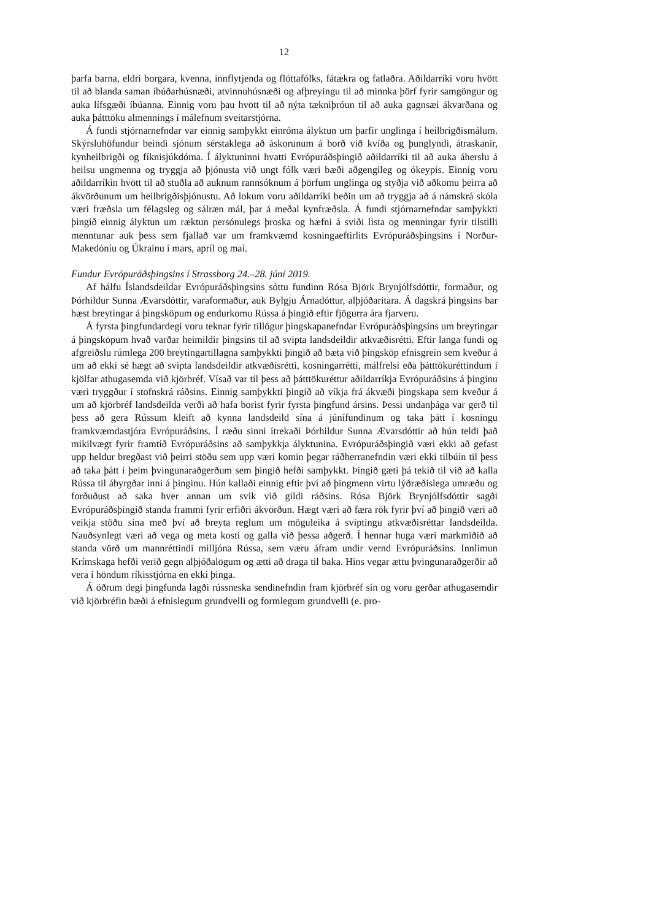12
þarfa barna, eldri borgara, kvenna, innflytjenda og flóttafólks, fátækra og fatlaðra. Aðildarríki voru hvött til að blanda saman íbúðarhúsnæði, atvinnuhúsnæði og afþreyingu til að minnka þörf fyrir samgöngur og auka lífsgæði íbúanna. Einnig voru þau hvött til að nýta tækniþróun til að auka gagnsæi ákvarðana og auka þátttöku almennings í málefnum sveitarstjórna.
Á fundi stjórnarnefndar var einnig samþykkt einróma ályktun um þarfir unglinga í heilbrigðismálum. Skýrsluhöfundur beindi sjónum sérstaklega að áskorunum á borð við kvíða og þunglyndi, átraskanir, kynheilbrigði og fíknisjúkdóma. Í ályktuninni hvatti Evrópuráðsþingið aðildarríki til að auka áherslu á heilsu ungmenna og tryggja að þjónusta við ungt fólk væri bæði aðgengileg og ókeypis. Einnig voru aðildarríkin hvött til að stuðla að auknum rannsóknum á þörfum unglinga og styðja við aðkomu þeirra að ákvörðunum um heilbrigðisþjónustu. Að lokum voru aðildarríki beðin um að tryggja að á námskrá skóla væri fræðsla um félagsleg og sálræn mál, þar á meðal kynfræðsla. Á fundi stjórnarnefndar samþykkti þingið einnig ályktun um ræktun persónulegs þroska og hæfni á sviði lista og menningar fyrir tilstilli menntunar auk þess sem fjallað var um framkvæmd kosningaeftirlits Evrópuráðsþingsins í Norður-Makedóníu og Úkraínu í mars, apríl og maí.
Fundur Evrópuráðsþingsins í Strassborg 24.–28. júní 2019.
Af hálfu Íslandsdeildar Evrópuráðsþingsins sóttu fundinn Rósa Björk Brynjólfsdóttir, formaður, og Þórhildur Sunna Ævarsdóttir, varaformaður, auk Bylgju Árnadóttur, alþjóðaritara. Á dagskrá þingsins bar hæst breytingar á þingsköpum og endurkomu Rússa á þingið eftir fjögurra ára fjarveru.
Á fyrsta þingfundardegi voru teknar fyrir tillögur þingskapanefndar Evrópuráðsþingsins um breytingar á þingsköpum hvað varðar heimildir þingsins til að svipta landsdeildir atkvæðisrétti. Eftir langa fundi og afgreiðslu rúmlega 200 breytingartillagna samþykkti þingið að bæta við þingsköp efnisgrein sem kveður á um að ekki sé hægt að svipta landsdeildir atkvæðisrétti, kosningarrétti, málfrelsi eða þátttökuréttindum í kjölfar athugasemda við kjörbréf. Vísað var til þess að þátttökuréttur aðildarríkja Evrópuráðsins á þinginu væri tryggður í stofnskrá ráðsins. Einnig samþykkti þingið að víkja frá ákvæði þingskapa sem kveður á um að kjörbréf landsdeilda verði að hafa borist fyrir fyrsta þingfund ársins. Þessi undanþága var gerð til þess að gera Rússum kleift að kynna landsdeild sína á júnífundinum og taka þátt í kosningu framkvæmdastjóra Evrópuráðsins. Í ræðu sinni ítrekaði Þórhildur Sunna Ævarsdóttir að hún teldi það mikilvægt fyrir framtíð Evrópuráðsins að samþykkja ályktunina. Evrópuráðsþingið væri ekki að gefast upp heldur bregðast við þeirri stöðu sem upp væri komin þegar ráðherranefndin væri ekki tilbúin til þess að taka þátt í þeim þvingunaraðgerðum sem þingið hefði samþykkt. Þingið gæti þá tekið til við að kalla Rússa til ábyrgðar inni á þinginu. Hún kallaði einnig eftir því að þingmenn virtu lýðræðislega umræðu og forðuðust að saka hver annan um svik við gildi ráðsins. Rósa Björk Brynjólfsdóttir sagði Evrópuráðsþingið standa frammi fyrir erfiðri ákvörðun. Hægt væri að færa rök fyrir því að þingið væri að veikja stöðu sína með því að breyta reglum um möguleika á sviptingu atkvæðisréttar landsdeilda. Nauðsynlegt væri að vega og meta kosti og galla við þessa aðgerð. Í hennar huga væri markmiðið að standa vörð um mannréttindi milljóna Rússa, sem væru áfram undir vernd Evrópuráðsins. Innlimun Krímskaga hefði verið gegn alþjóðalögum og ætti að draga til baka. Hins vegar ættu þvingunaraðgerðir að vera í höndum ríkisstjórna en ekki þinga.
Á öðrum degi þingfunda lagði rússneska sendinefndin fram kjörbréf sín og voru gerðar athugasemdir við kjörbréfin bæði á efnislegum grundvelli og formlegum grundvelli (e. pro-